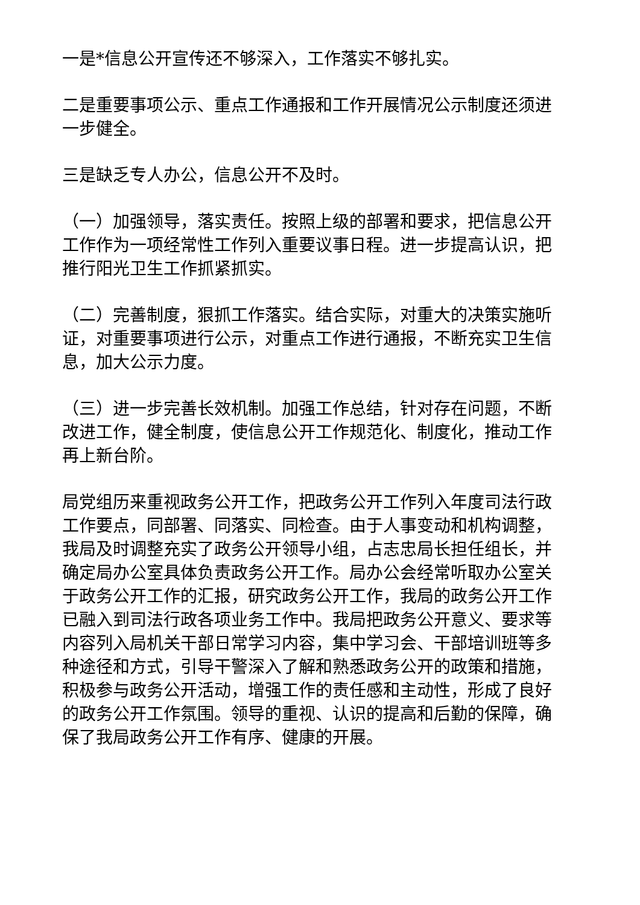一是*信息公开宣传还不够深入，工作落实不够扎实。
二是重要事项公示、重点工作通报和工作开展情况公示制度还须进一步健全。
三是缺乏专人办公，信息公开不及时。
（一）加强领导，落实责任。按照上级的部署和要求，把信息公开工作作为一项经常性工作列入重要议事日程。进一步提高认识，把推行阳光卫生工作抓紧抓实。
（二）完善制度，狠抓工作落实。结合实际，对重大的决策实施听证，对重要事项进行公示，对重点工作进行通报，不断充实卫生信息，加大公示力度。
（三）进一步完善长效机制。加强工作总结，针对存在问题，不断改进工作，健全制度，使信息公开工作规范化、制度化，推动工作再上新台阶。
局党组历来重视政务公开工作，把政务公开工作列入年度司法行政工作要点，同部署、同落实、同检查。由于人事变动和机构调整，我局及时调整充实了政务公开领导小组，占志忠局长担任组长，并确定局办公室具体负责政务公开工作。局办公会经常听取办公室关于政务公开工作的汇报，研究政务公开工作，我局的政务公开工作已融入到司法行政各项业务工作中。我局把政务公开意义、要求等内容列入局机关干部日常学习内容，集中学习会、干部培训班等多种途径和方式，引导干警深入了解和熟悉政务公开的政策和措施，积极参与政务公开活动，增强工作的责任感和主动性，形成了良好的政务公开工作氛围。领导的重视、认识的提高和后勤的保障，确保了我局政务公开工作有序、健康的开展。